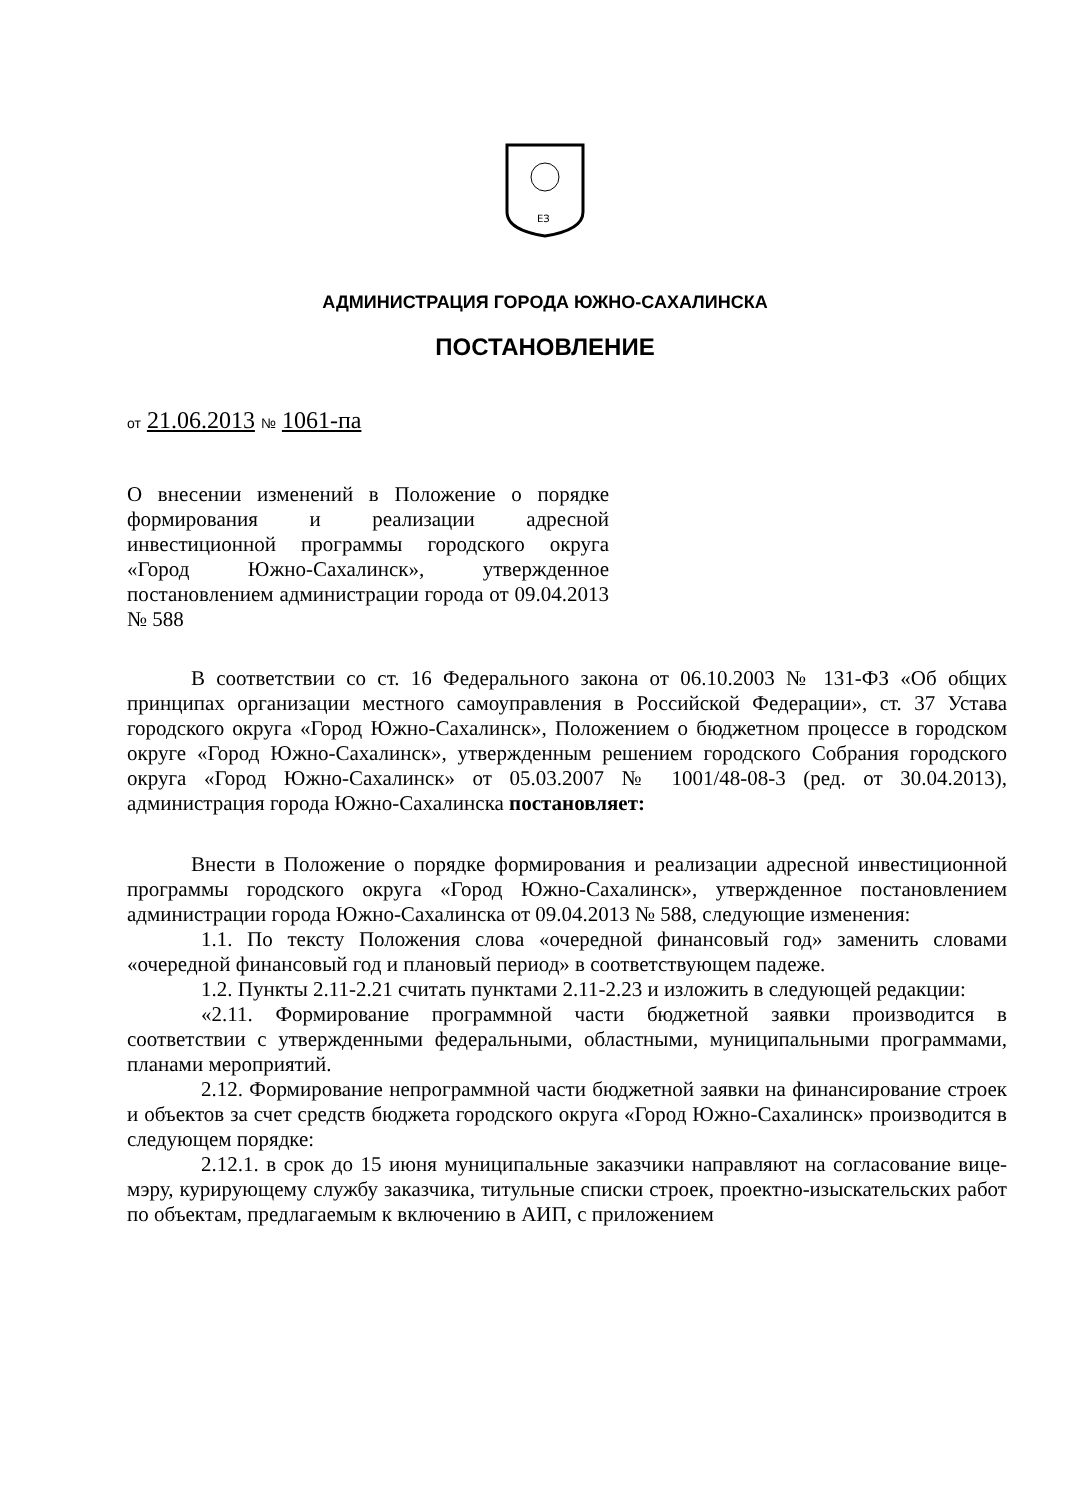ЕЗ
АДМИНИСТРАЦИЯ ГОРОДА ЮЖНО-САХАЛИНСКА
ПОСТАНОВЛЕНИЕ
от 21.06.2013 № 1061-па
О внесении изменений в Положение о порядке формирования и реализации адресной инвестиционной программы городского округа «Город Южно-Сахалинск», утвержденное постановлением администрации города от 09.04.2013 № 588
В соответствии со ст. 16 Федерального закона от 06.10.2003 № 131-ФЗ «Об общих принципах организации местного самоуправления в Российской Федерации», ст. 37 Устава городского округа «Город Южно-Сахалинск», Положением о бюджетном процессе в городском округе «Город Южно-Сахалинск», утвержденным решением городского Собрания городского округа «Город Южно-Сахалинск» от 05.03.2007 № 1001/48-08-3 (ред. от 30.04.2013), администрация города Южно-Сахалинска постановляет:
Внести в Положение о порядке формирования и реализации адресной инвестиционной программы городского округа «Город Южно-Сахалинск», утвержденное постановлением администрации города Южно-Сахалинска от 09.04.2013 № 588, следующие изменения:
1.1. По тексту Положения слова «очередной финансовый год» заменить словами «очередной финансовый год и плановый период» в соответствующем падеже.
1.2. Пункты 2.11-2.21 считать пунктами 2.11-2.23 и изложить в следующей редакции:
«2.11. Формирование программной части бюджетной заявки производится в соответствии с утвержденными федеральными, областными, муниципальными программами, планами мероприятий.
2.12. Формирование непрограммной части бюджетной заявки на финансирование строек и объектов за счет средств бюджета городского округа «Город Южно-Сахалинск» производится в следующем порядке:
2.12.1. в срок до 15 июня муниципальные заказчики направляют на согласование вице-мэру, курирующему службу заказчика, титульные списки строек, проектно-изыскательских работ по объектам, предлагаемым к включению в АИП, с приложением